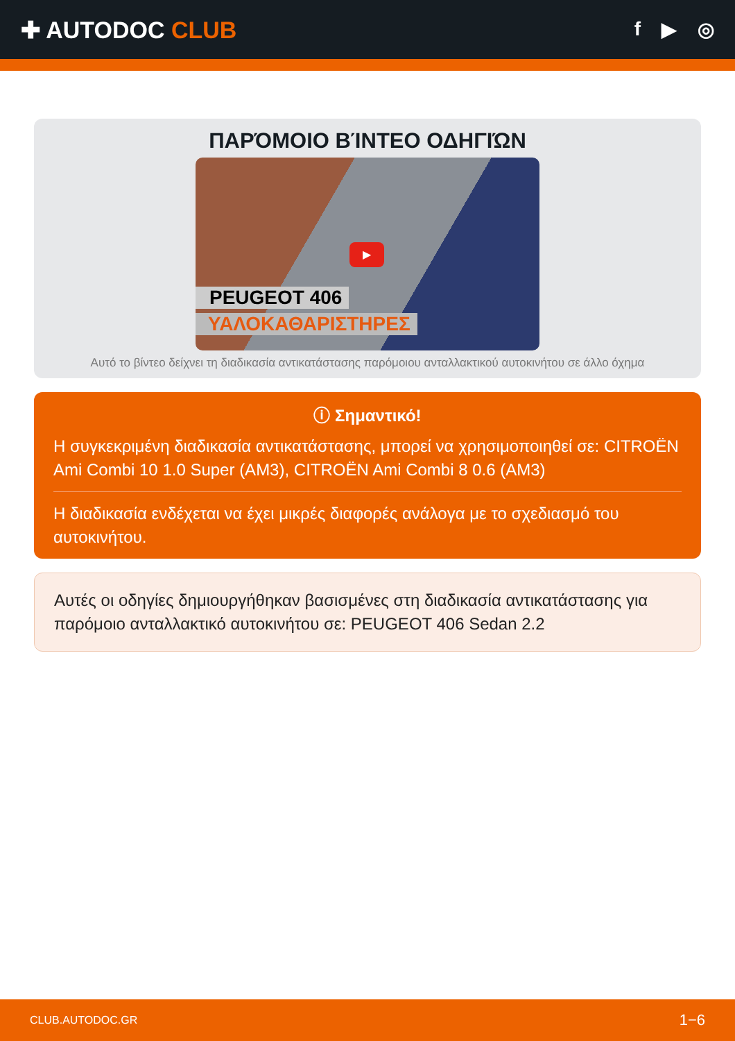✚ AUTODOC CLUB
f ▶ ◎
ΠΑΡΌΜΟΙΟ ΒΊΝΤΕΟ ΟΔΗΓΙΏΝ
▶
PEUGEOT 406
ΥΑΛΟΚΑΘΑΡΙΣΤΗΡΕΣ
Αυτό το βίντεο δείχνει τη διαδικασία αντικατάστασης παρόμοιου ανταλλακτικού αυτοκινήτου σε άλλο όχημα
ⓘ Σημαντικό!
Η συγκεκριμένη διαδικασία αντικατάστασης, μπορεί να χρησιμοποιηθεί σε: CITROËN Ami Combi 10 1.0 Super (AM3), CITROËN Ami Combi 8 0.6 (AM3)
Η διαδικασία ενδέχεται να έχει μικρές διαφορές ανάλογα με το σχεδιασμό του αυτοκινήτου.
Αυτές οι οδηγίες δημιουργήθηκαν βασισμένες στη διαδικασία αντικατάστασης για παρόμοιο ανταλλακτικό αυτοκινήτου σε: PEUGEOT 406 Sedan 2.2
CLUB.AUTODOC.GR 1−6